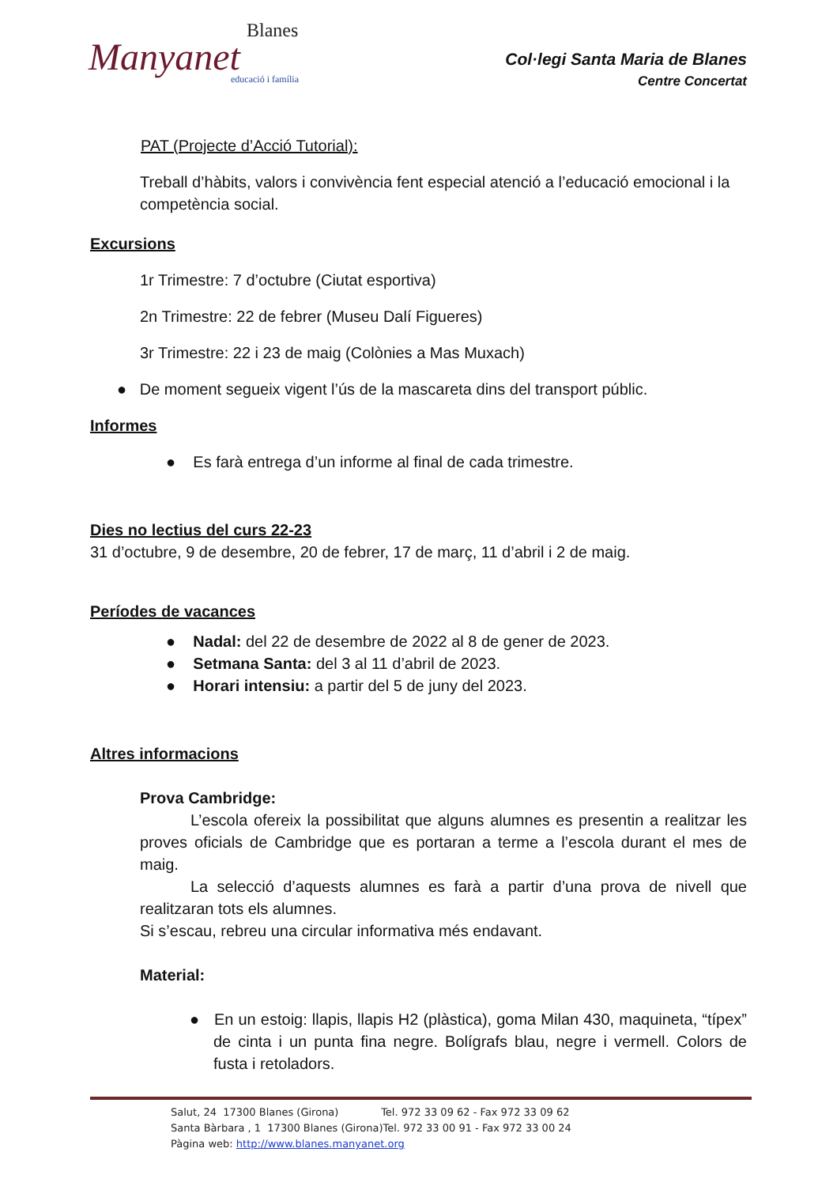Blanes
Manyanet
educació i família
Col·legi Santa Maria de Blanes
Centre Concertat
PAT (Projecte d’Acció Tutorial):
Treball d’hàbits, valors i convivència fent especial atenció a l’educació emocional i la competència social.
Excursions
1r Trimestre: 7 d’octubre (Ciutat esportiva)
2n Trimestre: 22 de febrer (Museu Dalí Figueres)
3r Trimestre: 22 i 23 de maig (Colònies a Mas Muxach)
● De moment segueix vigent l’ús de la mascareta dins del transport públic.
Informes
● Es farà entrega d’un informe al final de cada trimestre.
Dies no lectius del curs 22-23
31 d’octubre, 9 de desembre, 20 de febrer, 17 de març, 11 d’abril i 2 de maig.
Períodes de vacances
● Nadal: del 22 de desembre de 2022 al 8 de gener de 2023.
● Setmana Santa: del 3 al 11 d’abril de 2023.
● Horari intensiu: a partir del 5 de juny del 2023.
Altres informacions
Prova Cambridge:
L’escola ofereix la possibilitat que alguns alumnes es presentin a realitzar les proves oficials de Cambridge que es portaran a terme a l’escola durant el mes de maig.
La selecció d’aquests alumnes es farà a partir d’una prova de nivell que realitzaran tots els alumnes.
Si s’escau, rebreu una circular informativa més endavant.
Material:
● En un estoig: llapis, llapis H2 (plàstica), goma Milan 430, maquineta, “típex” de cinta i un punta fina negre. Bolígrafs blau, negre i vermell. Colors de fusta i retoladors.
Salut, 24 17300 Blanes (Girona) Tel. 972 33 09 62 - Fax 972 33 09 62
Santa Bàrbara , 1 17300 Blanes (Girona)Tel. 972 33 00 91 - Fax 972 33 00 24
Pàgina web: http://www.blanes.manyanet.org